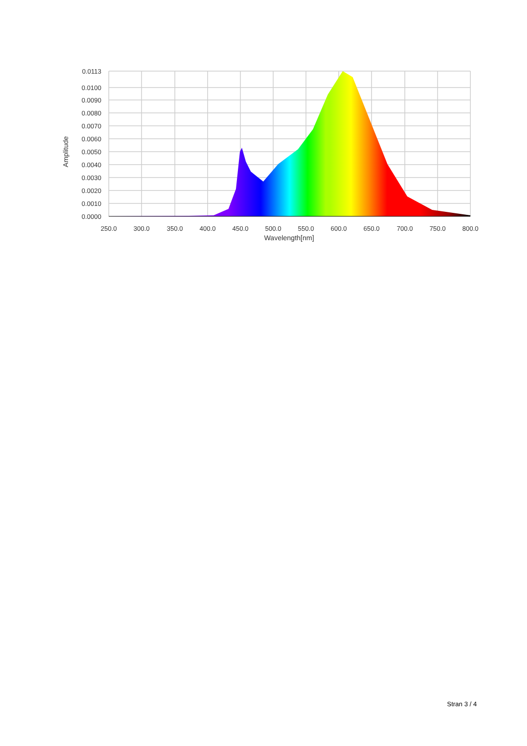0.0113
0.0100
0.0090
0.0080
0.0070
0.0060
0.0050
0.0040
0.0030
0.0020
0.0010
0.0000
250.0
300.0
350.0
400.0
450.0
500.0
550.0
600.0
650.0
700.0
750.0
800.0
Wavelength[nm]
Amplitude
Stran 3 / 4